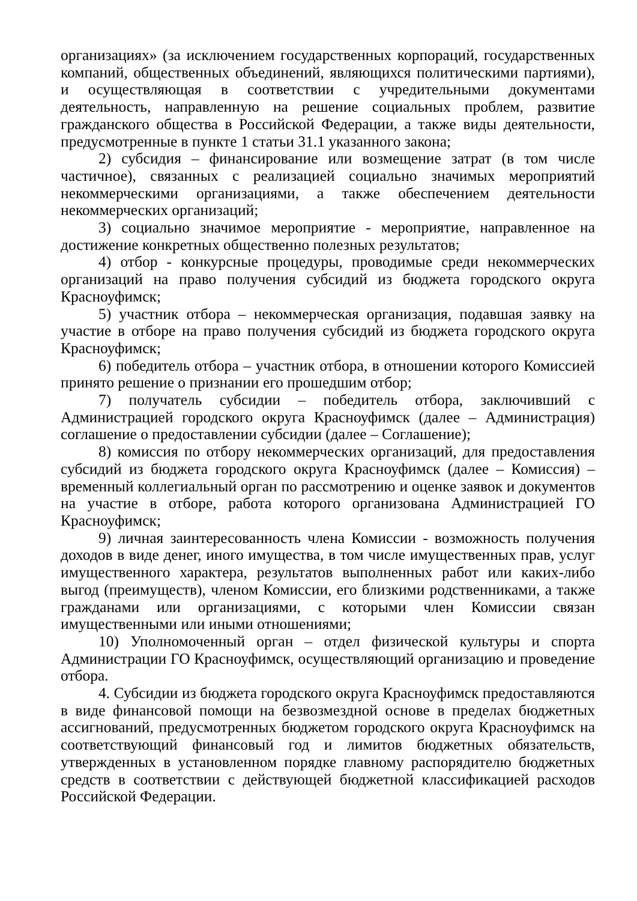организациях» (за исключением государственных корпораций, государственных компаний, общественных объединений, являющихся политическими партиями), и осуществляющая в соответствии с учредительными документами деятельность, направленную на решение социальных проблем, развитие гражданского общества в Российской Федерации, а также виды деятельности, предусмотренные в пункте 1 статьи 31.1 указанного закона;
2) субсидия – финансирование или возмещение затрат (в том числе частичное), связанных с реализацией социально значимых мероприятий некоммерческими организациями, а также обеспечением деятельности некоммерческих организаций;
3) социально значимое мероприятие - мероприятие, направленное на достижение конкретных общественно полезных результатов;
4) отбор - конкурсные процедуры, проводимые среди некоммерческих организаций на право получения субсидий из бюджета городского округа Красноуфимск;
5) участник отбора – некоммерческая организация, подавшая заявку на участие в отборе на право получения субсидий из бюджета городского округа Красноуфимск;
6) победитель отбора – участник отбора, в отношении которого Комиссией принято решение о признании его прошедшим отбор;
7) получатель субсидии – победитель отбора, заключивший с Администрацией городского округа Красноуфимск (далее – Администрация) соглашение о предоставлении субсидии (далее – Соглашение);
8) комиссия по отбору некоммерческих организаций, для предоставления субсидий из бюджета городского округа Красноуфимск (далее – Комиссия) – временный коллегиальный орган по рассмотрению и оценке заявок и документов на участие в отборе, работа которого организована Администрацией ГО Красноуфимск;
9) личная заинтересованность члена Комиссии - возможность получения доходов в виде денег, иного имущества, в том числе имущественных прав, услуг имущественного характера, результатов выполненных работ или каких-либо выгод (преимуществ), членом Комиссии, его близкими родственниками, а также гражданами или организациями, с которыми член Комиссии связан имущественными или иными отношениями;
10) Уполномоченный орган – отдел физической культуры и спорта Администрации ГО Красноуфимск, осуществляющий организацию и проведение отбора.
4. Субсидии из бюджета городского округа Красноуфимск предоставляются в виде финансовой помощи на безвозмездной основе в пределах бюджетных ассигнований, предусмотренных бюджетом городского округа Красноуфимск на соответствующий финансовый год и лимитов бюджетных обязательств, утвержденных в установленном порядке главному распорядителю бюджетных средств в соответствии с действующей бюджетной классификацией расходов Российской Федерации.